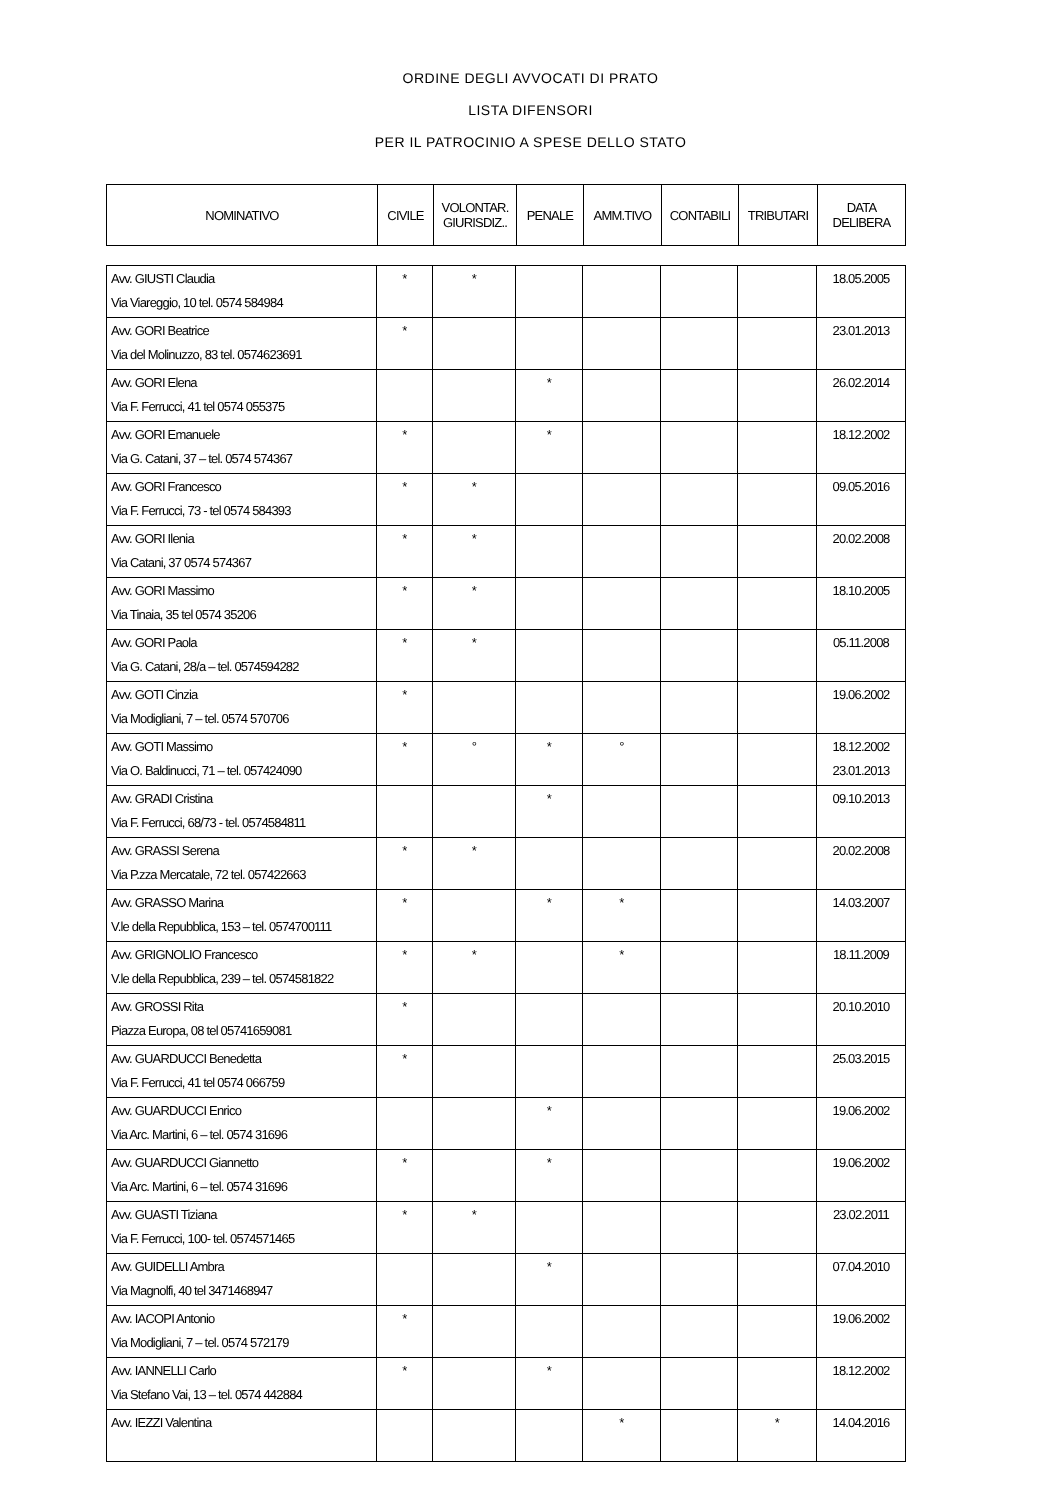ORDINE DEGLI AVVOCATI DI PRATO
LISTA DIFENSORI
PER IL PATROCINIO A SPESE DELLO STATO
| NOMINATIVO | CIVILE | VOLONTAR. GIURISDIZ.. | PENALE | AMM.TIVO | CONTABILI | TRIBUTARI | DATA DELIBERA |
| --- | --- | --- | --- | --- | --- | --- | --- |
| Avv. GIUSTI Claudia Via Viareggio, 10 tel. 0574 584984 | * | * | | | | | 18.05.2005 |
| Avv. GORI Beatrice Via del Molinuzzo, 83 tel. 0574623691 | * | | | | | | 23.01.2013 |
| Avv. GORI Elena Via F. Ferrucci, 41 tel 0574 055375 | | | * | | | | 26.02.2014 |
| Avv. GORI Emanuele Via G. Catani, 37 – tel. 0574 574367 | * | | * | | | | 18.12.2002 |
| Avv. GORI Francesco Via F. Ferrucci, 73 - tel 0574 584393 | * | * | | | | | 09.05.2016 |
| Avv. GORI Ilenia Via Catani, 37 0574 574367 | * | * | | | | | 20.02.2008 |
| Avv. GORI Massimo Via Tinaia, 35 tel 0574 35206 | * | * | | | | | 18.10.2005 |
| Avv. GORI Paola Via G. Catani, 28/a – tel. 0574594282 | * | * | | | | | 05.11.2008 |
| Avv. GOTI Cinzia Via Modigliani, 7 – tel. 0574 570706 | * | | | | | | 19.06.2002 |
| Avv. GOTI Massimo Via O. Baldinucci, 71 – tel. 057424090 | * | ° | * | ° | | | 18.12.2002 23.01.2013 |
| Avv. GRADI Cristina Via F. Ferrucci, 68/73 - tel. 0574584811 | | | * | | | | 09.10.2013 |
| Avv. GRASSI Serena Via P.zza Mercatale, 72 tel. 057422663 | * | * | | | | | 20.02.2008 |
| Avv. GRASSO Marina V.le della Repubblica, 153 – tel. 0574700111 | * | | * | * | | | 14.03.2007 |
| Avv. GRIGNOLIO Francesco V.le della Repubblica, 239 – tel. 0574581822 | * | * | | * | | | 18.11.2009 |
| Avv. GROSSI Rita Piazza Europa, 08 tel 05741659081 | * | | | | | | 20.10.2010 |
| Avv. GUARDUCCI Benedetta Via F. Ferrucci, 41 tel 0574 066759 | * | | | | | | 25.03.2015 |
| Avv. GUARDUCCI Enrico Via Arc. Martini, 6 – tel. 0574 31696 | | | * | | | | 19.06.2002 |
| Avv. GUARDUCCI Giannetto Via Arc. Martini, 6 – tel. 0574 31696 | * | | * | | | | 19.06.2002 |
| Avv. GUASTI Tiziana Via F. Ferrucci, 100- tel. 0574571465 | * | * | | | | | 23.02.2011 |
| Avv. GUIDELLI Ambra Via Magnolfi, 40 tel 3471468947 | | | * | | | | 07.04.2010 |
| Avv. IACOPI Antonio Via Modigliani, 7 – tel. 0574 572179 | * | | | | | | 19.06.2002 |
| Avv. IANNELLI Carlo Via Stefano Vai, 13 – tel. 0574 442884 | * | | * | | | | 18.12.2002 |
| Avv. IEZZI Valentina | | | | * | | * | 14.04.2016 |